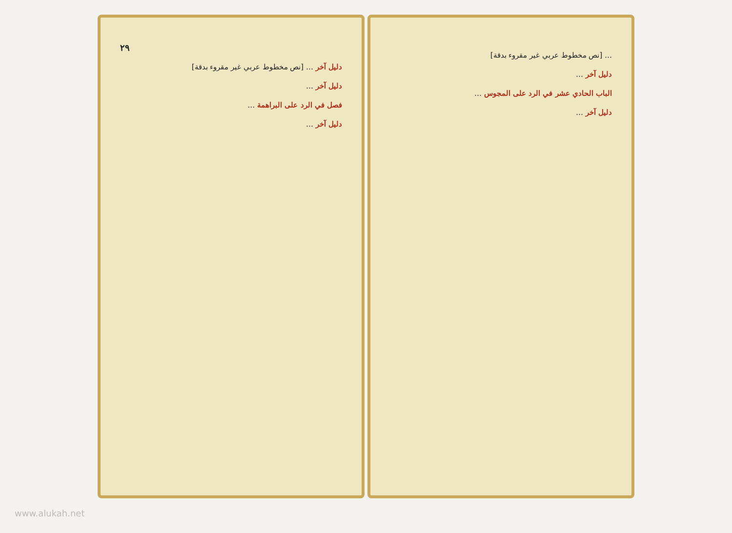٢٩
دليل آخر … [نص مخطوط عربي غير مقروء بدقة]
دليل آخر …
فصل في الرد على البراهمة …
دليل آخر …
… [نص مخطوط عربي غير مقروء بدقة]
دليل آخر …
الباب الحادي عشر في الرد على المجوس …
دليل آخر …
www.alukah.net